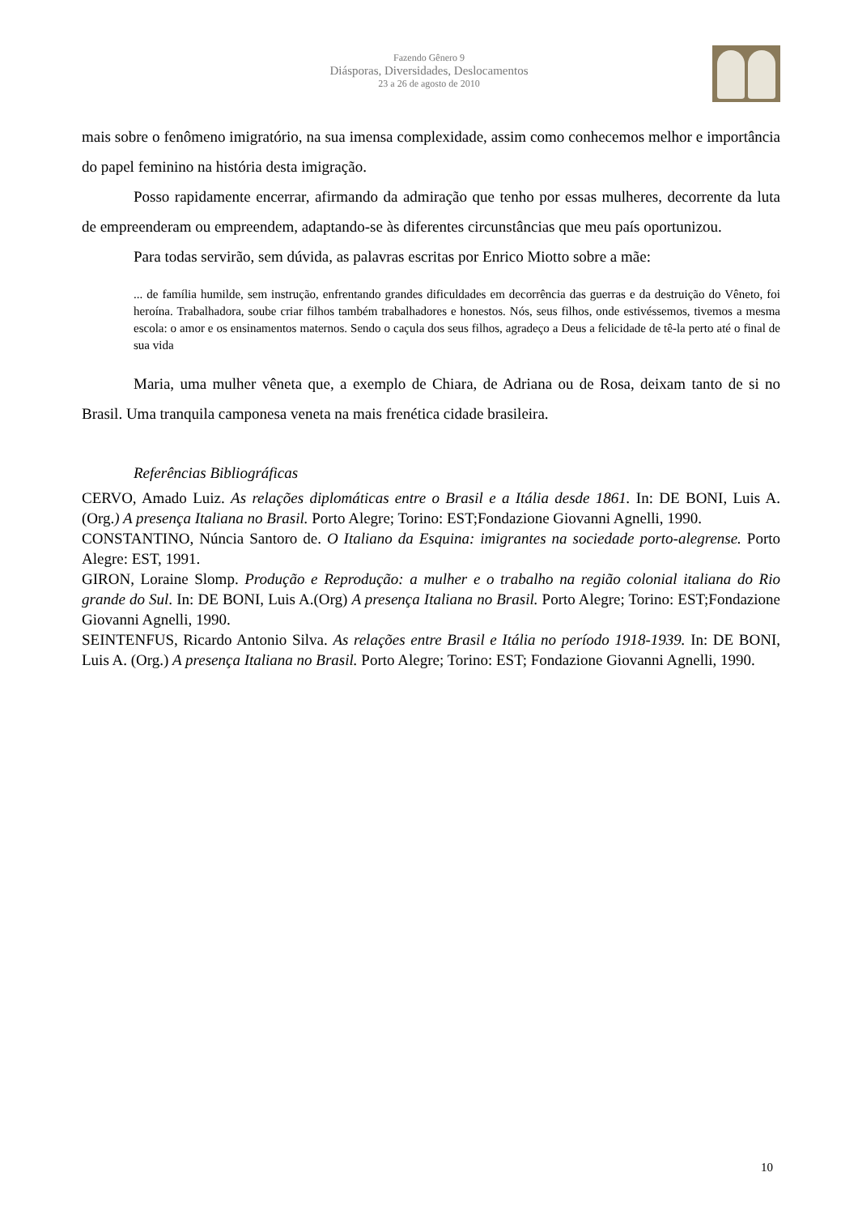Fazendo Gênero 9
Diásporas, Diversidades, Deslocamentos
23 a 26 de agosto de 2010
mais sobre o fenômeno imigratório, na sua imensa complexidade, assim como conhecemos melhor e importância do papel feminino na história desta imigração.
Posso rapidamente encerrar, afirmando da admiração que tenho por essas mulheres, decorrente da luta de empreenderam ou empreendem, adaptando-se às diferentes circunstâncias que meu país oportunizou.
Para todas servirão, sem dúvida, as palavras escritas por Enrico Miotto sobre a mãe:
... de família humilde, sem instrução, enfrentando grandes dificuldades em decorrência das guerras e da destruição do Vêneto, foi heroína. Trabalhadora, soube criar filhos também trabalhadores e honestos. Nós, seus filhos, onde estivéssemos, tivemos a mesma escola: o amor e os ensinamentos maternos. Sendo o caçula dos seus filhos, agradeço a Deus a felicidade de tê-la perto até o final de sua vida
Maria, uma mulher vêneta que, a exemplo de Chiara, de Adriana ou de Rosa, deixam tanto de si no Brasil. Uma tranquila camponesa veneta na mais frenética cidade brasileira.
Referências Bibliográficas
CERVO, Amado Luiz. As relações diplomáticas entre o Brasil e a Itália desde 1861. In: DE BONI, Luis A.(Org.) A presença Italiana no Brasil. Porto Alegre; Torino: EST;Fondazione Giovanni Agnelli, 1990.
CONSTANTINO, Núncia Santoro de. O Italiano da Esquina: imigrantes na sociedade porto-alegrense. Porto Alegre: EST, 1991.
GIRON, Loraine Slomp. Produção e Reprodução: a mulher e o trabalho na região colonial italiana do Rio grande do Sul. In: DE BONI, Luis A.(Org) A presença Italiana no Brasil. Porto Alegre; Torino: EST;Fondazione Giovanni Agnelli, 1990.
SEINTENFUS, Ricardo Antonio Silva. As relações entre Brasil e Itália no período 1918-1939. In: DE BONI, Luis A. (Org.) A presença Italiana no Brasil. Porto Alegre; Torino: EST; Fondazione Giovanni Agnelli, 1990.
10